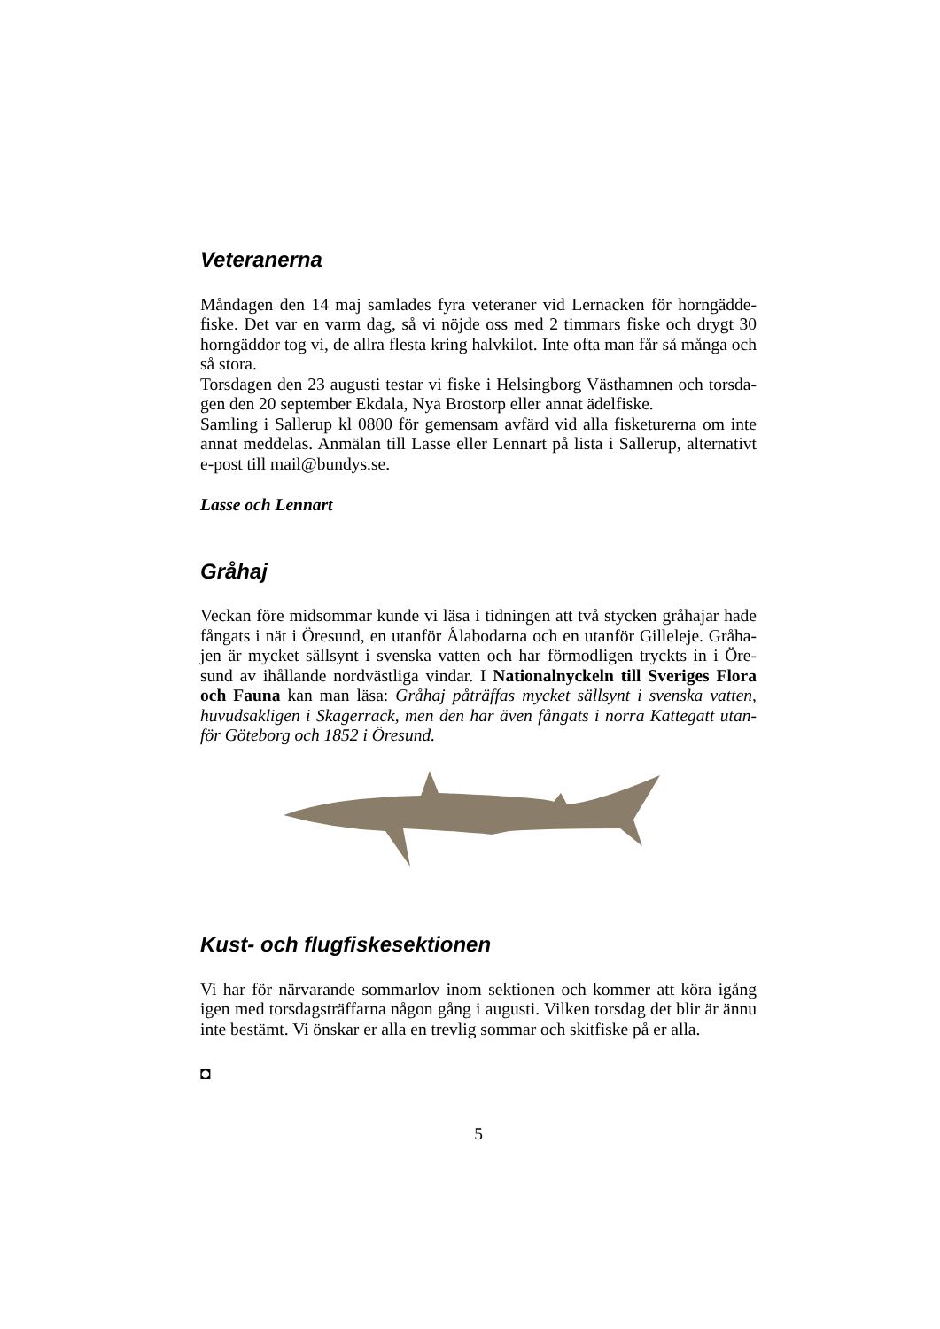Veteranerna
Måndagen den 14 maj samlades fyra veteraner vid Lernacken för horngädde-fiske. Det var en varm dag, så vi nöjde oss med 2 timmars fiske och drygt 30 horngäddor tog vi, de allra flesta kring halvkilot. Inte ofta man får så många och så stora.
Torsdagen den 23 augusti testar vi fiske i Helsingborg Västhamnen och torsda-gen den 20 september Ekdala, Nya Brostorp eller annat ädelfiske.
Samling i Sallerup kl 0800 för gemensam avfärd vid alla fisketurerna om inte annat meddelas. Anmälan till Lasse eller Lennart på lista i Sallerup, alternativt e-post till mail@bundys.se.
Lasse och Lennart
Gråhaj
Veckan före midsommar kunde vi läsa i tidningen att två stycken gråhajar hade fångats i nät i Öresund, en utanför Ålabodarna och en utanför Gilleleje. Gråha-jen är mycket sällsynt i svenska vatten och har förmodligen tryckts in i Öre-sund av ihållande nordvästliga vindar. I Nationalnyckeln till Sveriges Flora och Fauna kan man läsa: Gråhaj påträffas mycket sällsynt i svenska vatten, huvudsakligen i Skagerrack, men den har även fångats i norra Kattegatt utan-för Göteborg och 1852 i Öresund.
Kust- och flugfiskesektionen
Vi har för närvarande sommarlov inom sektionen och kommer att köra igång igen med torsdagsträffarna någon gång i augusti. Vilken torsdag det blir är ännu inte bestämt. Vi önskar er alla en trevlig sommar och skitfiske på er alla.
◘
5